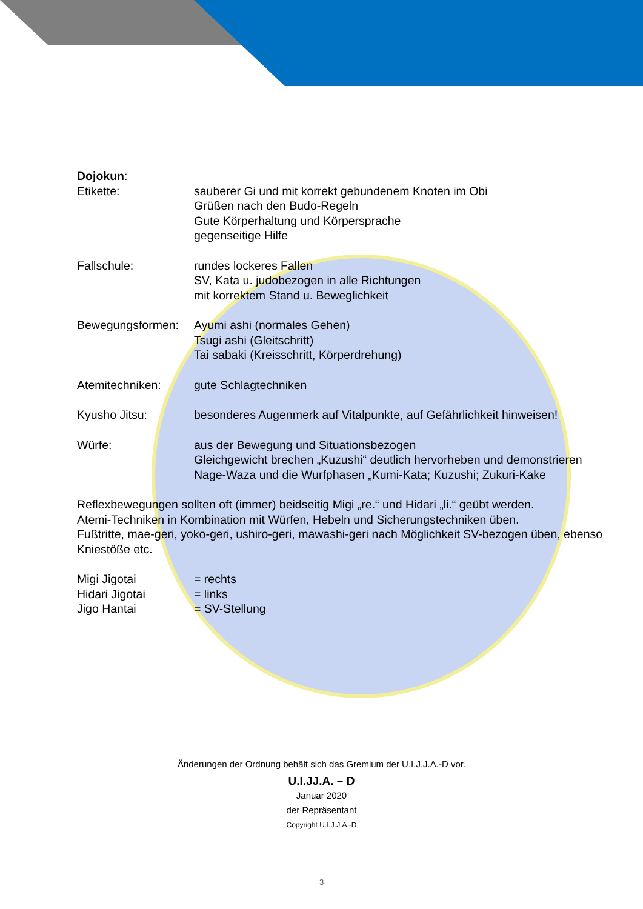Dojokun:
Etikette: sauberer Gi und mit korrekt gebundenem Knoten im Obi
Grüßen nach den Budo-Regeln
Gute Körperhaltung und Körpersprache
gegenseitige Hilfe
Fallschule: rundes lockeres Fallen
SV, Kata u. judobezogen in alle Richtungen
mit korrektem Stand u. Beweglichkeit
Bewegungsformen: Ayumi ashi (normales Gehen)
Tsugi ashi (Gleitschritt)
Tai sabaki (Kreisschritt, Körperdrehung)
Atemitechniken: gute Schlagtechniken
Kyusho Jitsu: besonderes Augenmerk auf Vitalpunkte, auf Gefährlichkeit hinweisen!
Würfe: aus der Bewegung und Situationsbezogen
Gleichgewicht brechen „Kuzushi“ deutlich hervorheben und demonstrieren
Nage-Waza und die Wurfphasen „Kumi-Kata; Kuzushi; Zukuri-Kake
Reflexbewegungen sollten oft (immer) beidseitig Migi „re.“ und Hidari „li.“ geübt werden.
Atemi-Techniken in Kombination mit Würfen, Hebeln und Sicherungstechniken üben.
Fußtritte, mae-geri, yoko-geri, ushiro-geri, mawashi-geri nach Möglichkeit SV-bezogen üben, ebenso Kniestöße etc.
Migi Jigotai = rechts
Hidari Jigotai = links
Jigo Hantai = SV-Stellung
Änderungen der Ordnung behält sich das Gremium der U.I.J.J.A.-D vor.
U.I.JJ.A. – D
Januar 2020
der Repräsentant
Copyright U.I.J.J.A.-D
3